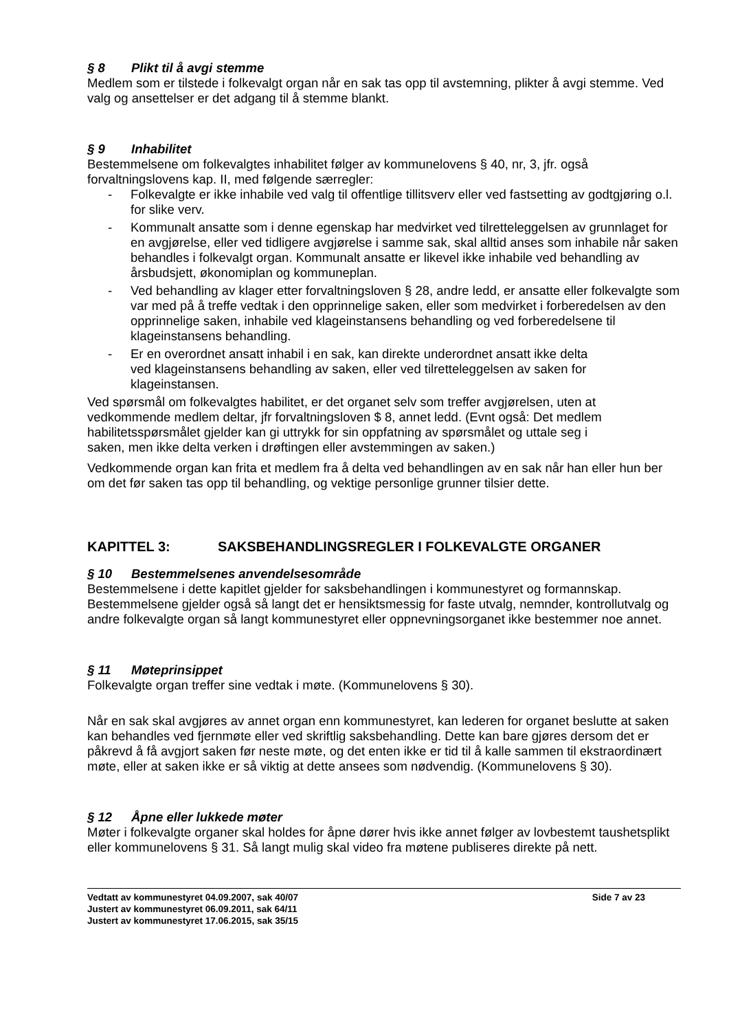§ 8 Plikt til å avgi stemme
Medlem som er tilstede i folkevalgt organ når en sak tas opp til avstemning, plikter å avgi stemme. Ved valg og ansettelser er det adgang til å stemme blankt.
§ 9 Inhabilitet
Bestemmelsene om folkevalgtes inhabilitet følger av kommunelovens § 40, nr, 3, jfr. også forvaltningslovens kap. II, med følgende særregler:
- Folkevalgte er ikke inhabile ved valg til offentlige tillitsverv eller ved fastsetting av godtgjøring o.l. for slike verv.
- Kommunalt ansatte som i denne egenskap har medvirket ved tilretteleggelsen av grunnlaget for en avgjørelse, eller ved tidligere avgjørelse i samme sak, skal alltid anses som inhabile når saken behandles i folkevalgt organ. Kommunalt ansatte er likevel ikke inhabile ved behandling av årsbudsjett, økonomiplan og kommuneplan.
- Ved behandling av klager etter forvaltningsloven § 28, andre ledd, er ansatte eller folkevalgte som var med på å treffe vedtak i den opprinnelige saken, eller som medvirket i forberedelsen av den opprinnelige saken, inhabile ved klageinstansens behandling og ved forberedelsene til klageinstansens behandling.
- Er en overordnet ansatt inhabil i en sak, kan direkte underordnet ansatt ikke delta ved klageinstansens behandling av saken, eller ved tilretteleggelsen av saken for klageinstansen.
Ved spørsmål om folkevalgtes habilitet, er det organet selv som treffer avgjørelsen, uten at vedkommende medlem deltar, jfr forvaltningsloven $ 8, annet ledd. (Evnt også: Det medlem habilitetsspørsmålet gjelder kan gi uttrykk for sin oppfatning av spørsmålet og uttale seg i saken, men ikke delta verken i drøftingen eller avstemmingen av saken.)
Vedkommende organ kan frita et medlem fra å delta ved behandlingen av en sak når han eller hun ber om det før saken tas opp til behandling, og vektige personlige grunner tilsier dette.
KAPITTEL 3: SAKSBEHANDLINGSREGLER I FOLKEVALGTE ORGANER
§ 10 Bestemmelsenes anvendelsesområde
Bestemmelsene i dette kapitlet gjelder for saksbehandlingen i kommunestyret og formannskap. Bestemmelsene gjelder også så langt det er hensiktsmessig for faste utvalg, nemnder, kontrollutvalg og andre folkevalgte organ så langt kommunestyret eller oppnevningsorganet ikke bestemmer noe annet.
§ 11 Møteprinsippet
Folkevalgte organ treffer sine vedtak i møte. (Kommunelovens § 30).
Når en sak skal avgjøres av annet organ enn kommunestyret, kan lederen for organet beslutte at saken kan behandles ved fjernmøte eller ved skriftlig saksbehandling. Dette kan bare gjøres dersom det er påkrevd å få avgjort saken før neste møte, og det enten ikke er tid til å kalle sammen til ekstraordinært møte, eller at saken ikke er så viktig at dette ansees som nødvendig. (Kommunelovens § 30).
§ 12 Åpne eller lukkede møter
Møter i folkevalgte organer skal holdes for åpne dører hvis ikke annet følger av lovbestemt taushetsplikt eller kommunelovens § 31. Så langt mulig skal video fra møtene publiseres direkte på nett.
Vedtatt av kommunestyret 04.09.2007, sak 40/07 Side 7 av 23
Justert av kommunestyret 06.09.2011, sak 64/11
Justert av kommunestyret 17.06.2015, sak 35/15